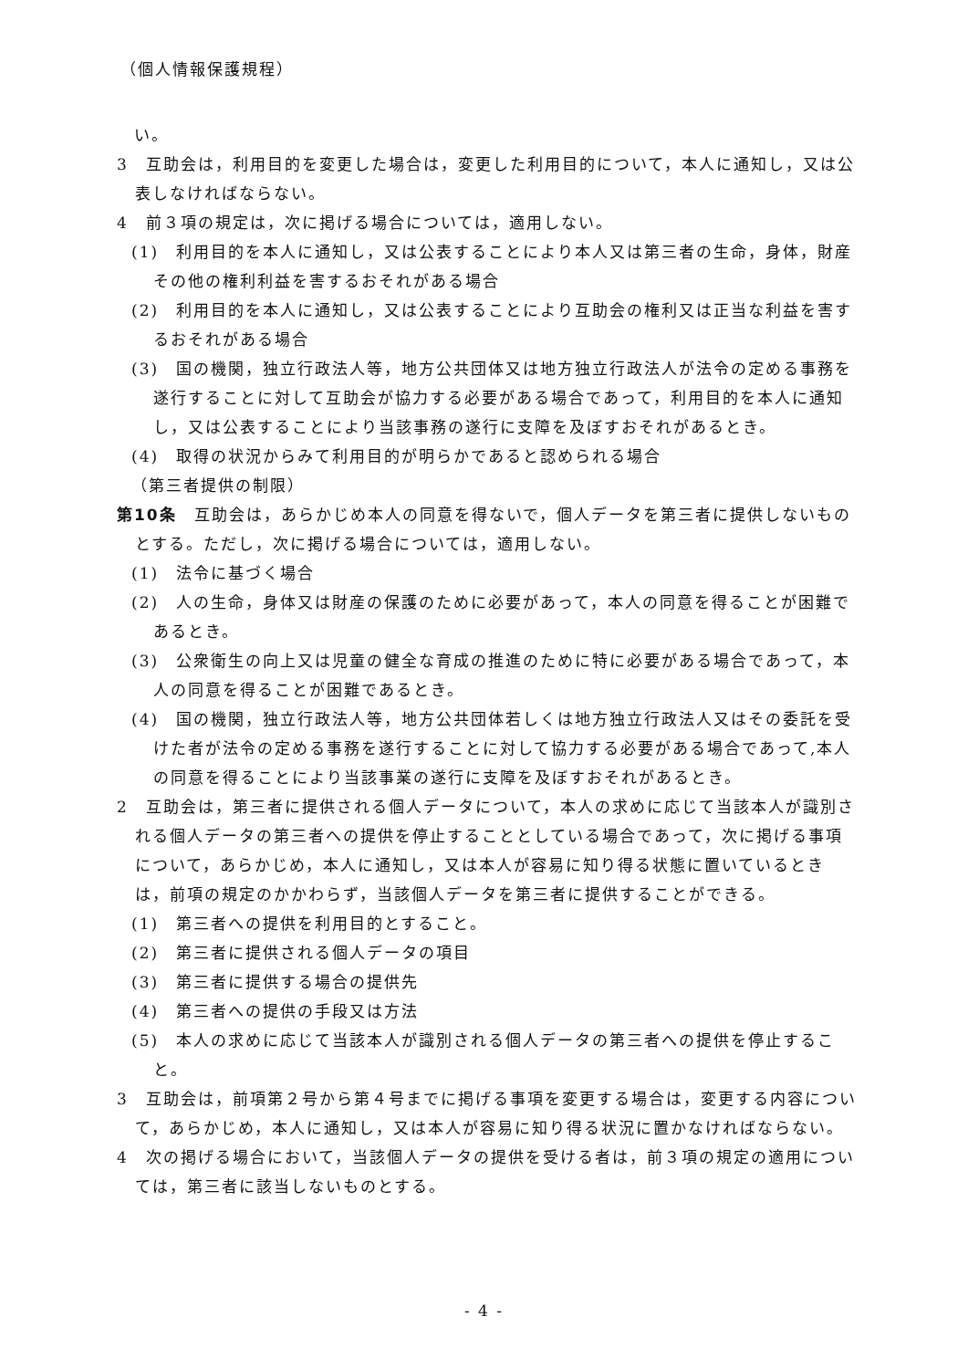（個人情報保護規程）
　い。
3　互助会は，利用目的を変更した場合は，変更した利用目的について，本人に通知し，又は公表しなければならない。
4　前３項の規定は，次に掲げる場合については，適用しない。
(1)　利用目的を本人に通知し，又は公表することにより本人又は第三者の生命，身体，財産その他の権利利益を害するおそれがある場合
(2)　利用目的を本人に通知し，又は公表することにより互助会の権利又は正当な利益を害するおそれがある場合
(3)　国の機関，独立行政法人等，地方公共団体又は地方独立行政法人が法令の定める事務を遂行することに対して互助会が協力する必要がある場合であって，利用目的を本人に通知し，又は公表することにより当該事務の遂行に支障を及ぼすおそれがあるとき。
(4)　取得の状況からみて利用目的が明らかであると認められる場合
（第三者提供の制限）
第10条　互助会は，あらかじめ本人の同意を得ないで，個人データを第三者に提供しないものとする。ただし，次に掲げる場合については，適用しない。
(1)　法令に基づく場合
(2)　人の生命，身体又は財産の保護のために必要があって，本人の同意を得ることが困難であるとき。
(3)　公衆衛生の向上又は児童の健全な育成の推進のために特に必要がある場合であって，本人の同意を得ることが困難であるとき。
(4)　国の機関，独立行政法人等，地方公共団体若しくは地方独立行政法人又はその委託を受けた者が法令の定める事務を遂行することに対して協力する必要がある場合であって,本人の同意を得ることにより当該事業の遂行に支障を及ぼすおそれがあるとき。
2　互助会は，第三者に提供される個人データについて，本人の求めに応じて当該本人が識別される個人データの第三者への提供を停止することとしている場合であって，次に掲げる事項について，あらかじめ，本人に通知し，又は本人が容易に知り得る状態に置いているときは，前項の規定のかかわらず，当該個人データを第三者に提供することができる。
(1)　第三者への提供を利用目的とすること。
(2)　第三者に提供される個人データの項目
(3)　第三者に提供する場合の提供先
(4)　第三者への提供の手段又は方法
(5)　本人の求めに応じて当該本人が識別される個人データの第三者への提供を停止すること。
3　互助会は，前項第２号から第４号までに掲げる事項を変更する場合は，変更する内容について，あらかじめ，本人に通知し，又は本人が容易に知り得る状況に置かなければならない。
4　次の掲げる場合において，当該個人データの提供を受ける者は，前３項の規定の適用については，第三者に該当しないものとする。
- 4 -